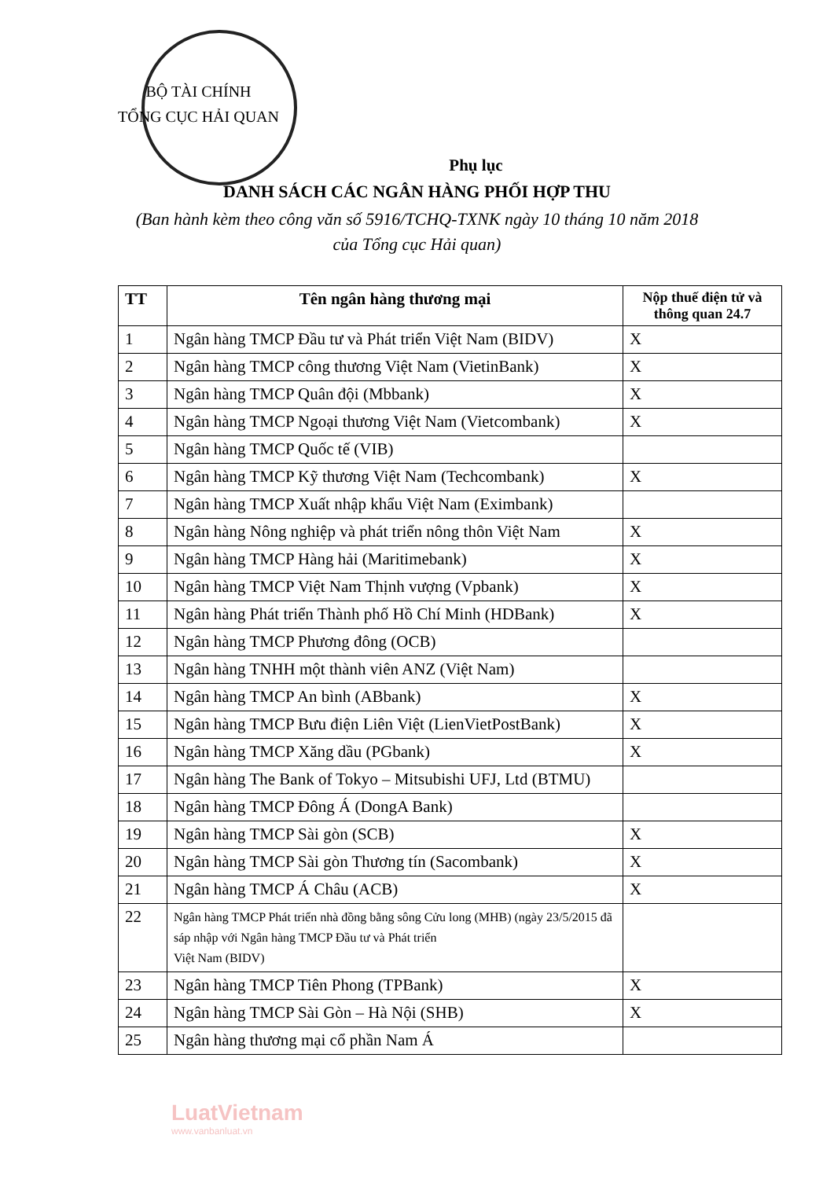BỘ TÀI CHÍNH
TỔNG CỤC HẢI QUAN
Phụ lục
DANH SÁCH CÁC NGÂN HÀNG PHỐI HỢP THU
(Ban hành kèm theo công văn số 5916/TCHQ-TXNK ngày 10 tháng 10 năm 2018
của Tổng cục Hải quan)
| TT | Tên ngân hàng thương mại | Nộp thuế điện tử và thông quan 24.7 |
| --- | --- | --- |
| 1 | Ngân hàng TMCP Đầu tư và Phát triển Việt Nam (BIDV) | X |
| 2 | Ngân hàng TMCP công thương Việt Nam (VietinBank) | X |
| 3 | Ngân hàng TMCP Quân đội (Mbbank) | X |
| 4 | Ngân hàng TMCP Ngoại thương Việt Nam (Vietcombank) | X |
| 5 | Ngân hàng TMCP Quốc tế (VIB) | |
| 6 | Ngân hàng TMCP Kỹ thương Việt Nam (Techcombank) | X |
| 7 | Ngân hàng TMCP Xuất nhập khẩu Việt Nam (Eximbank) | |
| 8 | Ngân hàng Nông nghiệp và phát triển nông thôn Việt Nam | X |
| 9 | Ngân hàng TMCP Hàng hải (Maritimebank) | X |
| 10 | Ngân hàng TMCP Việt Nam Thịnh vượng (Vpbank) | X |
| 11 | Ngân hàng Phát triển Thành phố Hồ Chí Minh (HDBank) | X |
| 12 | Ngân hàng TMCP Phương đông (OCB) | |
| 13 | Ngân hàng TNHH một thành viên ANZ (Việt Nam) | |
| 14 | Ngân hàng TMCP An bình (ABbank) | X |
| 15 | Ngân hàng TMCP Bưu điện Liên Việt (LienVietPostBank) | X |
| 16 | Ngân hàng TMCP Xăng dầu (PGbank) | X |
| 17 | Ngân hàng The Bank of Tokyo – Mitsubishi UFJ, Ltd (BTMU) | |
| 18 | Ngân hàng TMCP Đông Á (DongA Bank) | |
| 19 | Ngân hàng TMCP Sài gòn (SCB) | X |
| 20 | Ngân hàng TMCP Sài gòn Thương tín (Sacombank) | X |
| 21 | Ngân hàng TMCP Á Châu (ACB) | X |
| 22 | Ngân hàng TMCP Phát triển nhà đồng bằng sông Cửu long (MHB) (ngày 23/5/2015 đã sáp nhập với Ngân hàng TMCP Đầu tư và Phát triển Việt Nam (BIDV) | |
| 23 | Ngân hàng TMCP Tiên Phong (TPBank) | X |
| 24 | Ngân hàng TMCP Sài Gòn – Hà Nội (SHB) | X |
| 25 | Ngân hàng thương mại cổ phần Nam Á | |
LuatVietnam
www.vanbanluat.vn